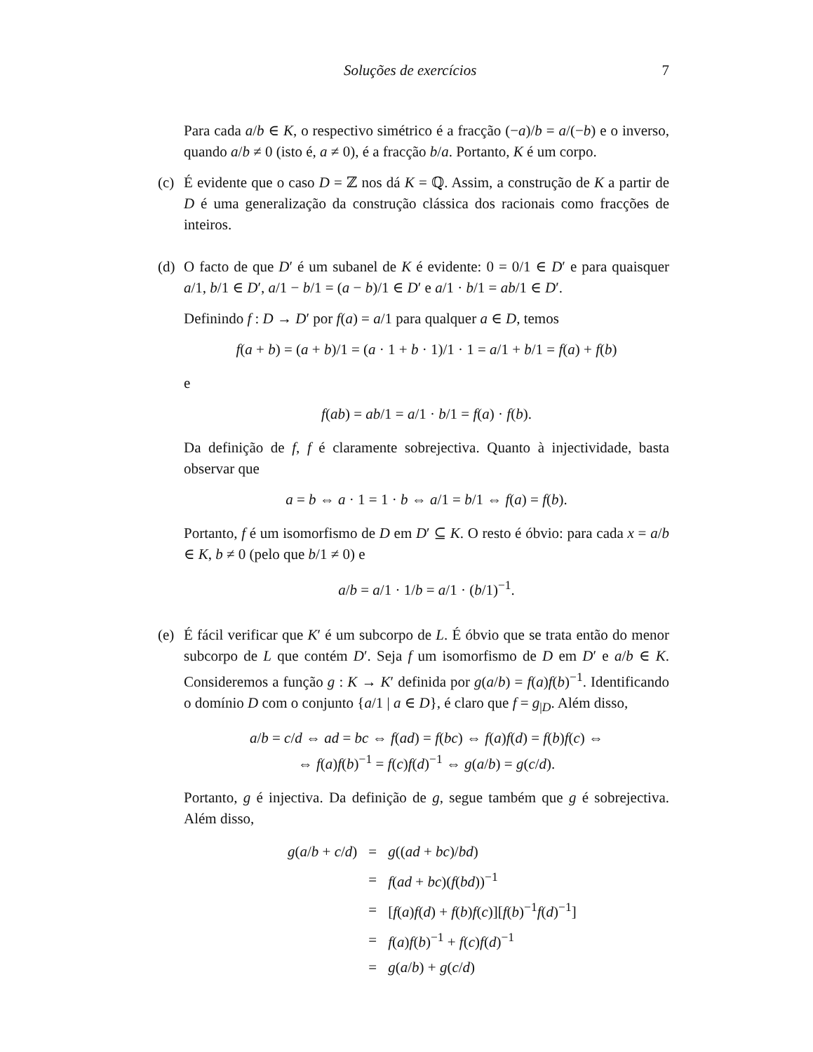Soluções de exercícios 7
Para cada a/b ∈ K, o respectivo simétrico é a fracção (−a)/b = a/(−b) e o inverso, quando a/b ≠ 0 (isto é, a ≠ 0), é a fracção b/a. Portanto, K é um corpo.
(c)
É evidente que o caso D = ℤ nos dá K = ℚ. Assim, a construção de K a partir de D é uma generalização da construção clássica dos racionais como fracções de inteiros.
(d)
O facto de que D′ é um subanel de K é evidente: 0 = 0/1 ∈ D′ e para quaisquer a/1, b/1 ∈ D′, a/1 − b/1 = (a − b)/1 ∈ D′ e a/1 · b/1 = ab/1 ∈ D′.
Definindo f : D → D′ por f(a) = a/1 para qualquer a ∈ D, temos
f(a + b) = (a + b)/1 = (a · 1 + b · 1)/1 · 1 = a/1 + b/1 = f(a) + f(b)
e
f(ab) = ab/1 = a/1 · b/1 = f(a) · f(b).
Da definição de f, f é claramente sobrejectiva. Quanto à injectividade, basta observar que
a = b ⇔ a · 1 = 1 · b ⇔ a/1 = b/1 ⇔ f(a) = f(b).
Portanto, f é um isomorfismo de D em D′ ⊆ K. O resto é óbvio: para cada x = a/b ∈ K, b ≠ 0 (pelo que b/1 ≠ 0) e
a/b = a/1 · 1/b = a/1 · (b/1)<sup>−1</sup>.
(e)
É fácil verificar que K′ é um subcorpo de L. É óbvio que se trata então do menor subcorpo de L que contém D′. Seja f um isomorfismo de D em D′ e a/b ∈ K. Consideremos a função g : K → K′ definida por g(a/b) = f(a)f(b)<sup>−1</sup>. Identificando o domínio D com o conjunto {a/1 | a ∈ D}, é claro que f = g<sub>|D</sub>. Além disso,
a/b = c/d ⇔ ad = bc ⇔ f(ad) = f(bc) ⇔ f(a)f(d) = f(b)f(c) ⇔
⇔ f(a)f(b)<sup>−1</sup> = f(c)f(d)<sup>−1</sup> ⇔ g(a/b) = g(c/d).
Portanto, g é injectiva. Da definição de g, segue também que g é sobrejectiva. Além disso,
| g ( a / b + c / d ) | = | g (( ad + bc )/ bd ) |
| | = | f ( ad + bc )( f ( bd ))<sup>−1</sup> |
| | = | [ f ( a ) f ( d ) + f ( b ) f ( c )][ f ( b )<sup>−1</sup> f ( d )<sup>−1</sup>] |
| | = | f ( a ) f ( b )<sup>−1</sup> + f ( c ) f ( d )<sup>−1</sup> |
| | = | g ( a / b ) + g ( c / d ) |